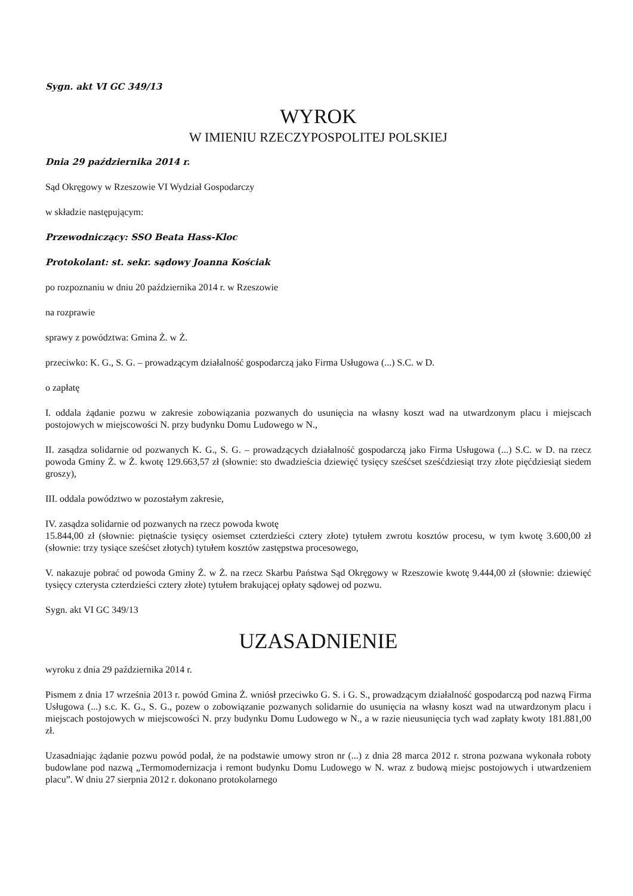Sygn. akt VI GC 349/13
WYROK
W IMIENIU RZECZYPOSPOLITEJ POLSKIEJ
Dnia 29 października 2014 r.
Sąd Okręgowy w Rzeszowie VI Wydział Gospodarczy
w składzie następującym:
Przewodniczący: SSO Beata Hass-Kloc
Protokolant: st. sekr. sądowy Joanna Kościak
po rozpoznaniu w dniu 20 października 2014 r. w Rzeszowie
na rozprawie
sprawy z powództwa: Gmina Ż. w Ż.
przeciwko: K. G., S. G. – prowadzącym działalność gospodarczą jako Firma Usługowa (...) S.C. w D.
o zapłatę
I. oddala żądanie pozwu w zakresie zobowiązania pozwanych do usunięcia na własny koszt wad na utwardzonym placu i miejscach postojowych w miejscowości N. przy budynku Domu Ludowego w N.,
II. zasądza solidarnie od pozwanych K. G., S. G. – prowadzących działalność gospodarczą jako Firma Usługowa (...) S.C. w D. na rzecz powoda Gminy Ż. w Ż. kwotę 129.663,57 zł (słownie: sto dwadzieścia dziewięć tysięcy sześćset sześćdziesiąt trzy złote pięćdziesiąt siedem groszy),
III. oddala powództwo w pozostałym zakresie,
IV. zasądza solidarnie od pozwanych na rzecz powoda kwotę
15.844,00 zł (słownie: piętnaście tysięcy osiemset czterdzieści cztery złote) tytułem zwrotu kosztów procesu, w tym kwotę 3.600,00 zł (słownie: trzy tysiące sześćset złotych) tytułem kosztów zastępstwa procesowego,
V. nakazuje pobrać od powoda Gminy Ż. w Ż. na rzecz Skarbu Państwa Sąd Okręgowy w Rzeszowie kwotę 9.444,00 zł (słownie: dziewięć tysięcy czterysta czterdzieści cztery złote) tytułem brakującej opłaty sądowej od pozwu.
Sygn. akt VI GC 349/13
UZASADNIENIE
wyroku z dnia 29 października 2014 r.
Pismem z dnia 17 września 2013 r. powód Gmina Ż. wniósł przeciwko G. S. i G. S., prowadzącym działalność gospodarczą pod nazwą Firma Usługowa (...) s.c. K. G., S. G., pozew o zobowiązanie pozwanych solidarnie do usunięcia na własny koszt wad na utwardzonym placu i miejscach postojowych w miejscowości N. przy budynku Domu Ludowego w N., a w razie nieusunięcia tych wad zapłaty kwoty 181.881,00 zł.
Uzasadniając żądanie pozwu powód podał, że na podstawie umowy stron nr (...) z dnia 28 marca 2012 r. strona pozwana wykonała roboty budowlane pod nazwą „Termomodernizacja i remont budynku Domu Ludowego w N. wraz z budową miejsc postojowych i utwardzeniem placu”. W dniu 27 sierpnia 2012 r. dokonano protokolarnego